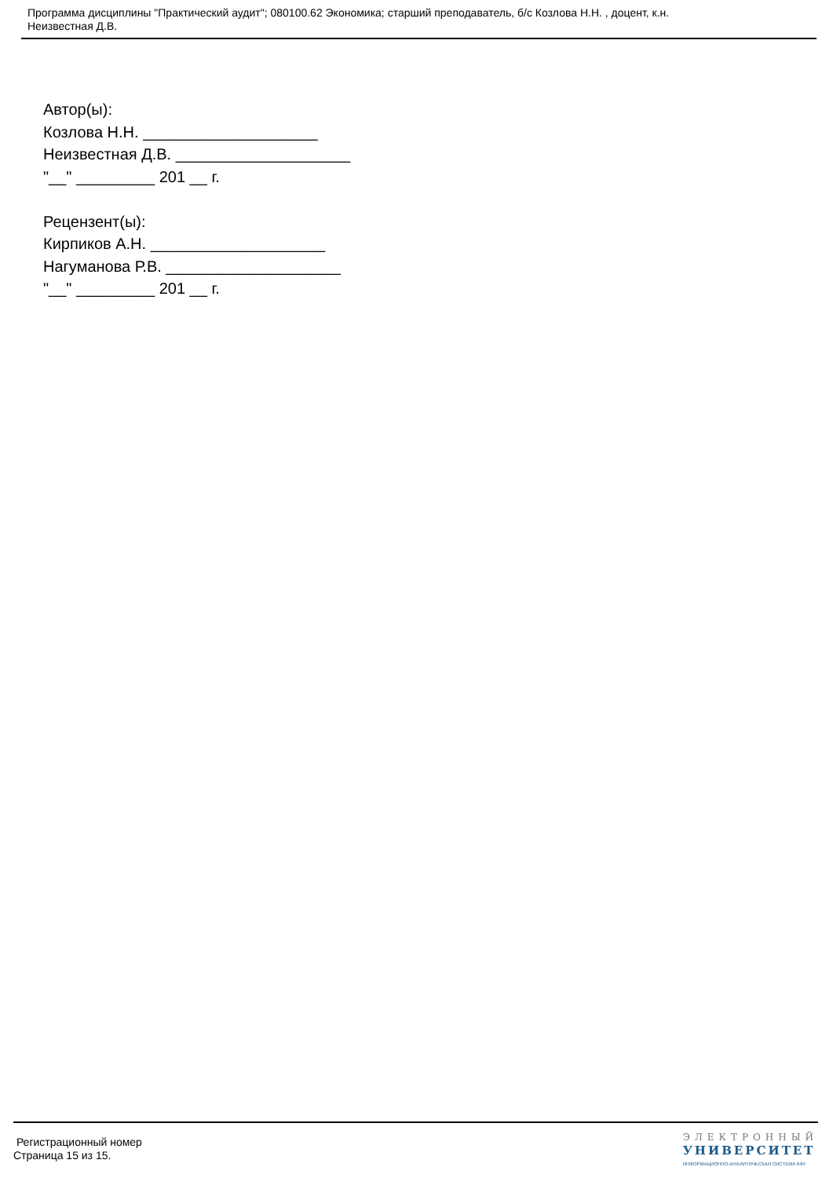Программа дисциплины "Практический аудит"; 080100.62 Экономика; старший преподаватель, б/с Козлова Н.Н. , доцент, к.н.
Неизвестная Д.В.
Автор(ы):
Козлова Н.Н. ____________________
Неизвестная Д.В. ____________________
"__" _________ 201 __ г.
Рецензент(ы):
Кирпиков А.Н. ____________________
Нагуманова Р.В. ____________________
"__" _________ 201 __ г.
Регистрационный номер
Страница 15 из 15.
ЭЛЕКТРОННЫЙ
УНИВЕРСИТЕТ
ИНФОРМАЦИОННО-АНАЛИТИЧЕСКАЯ СИСТЕМА КФУ